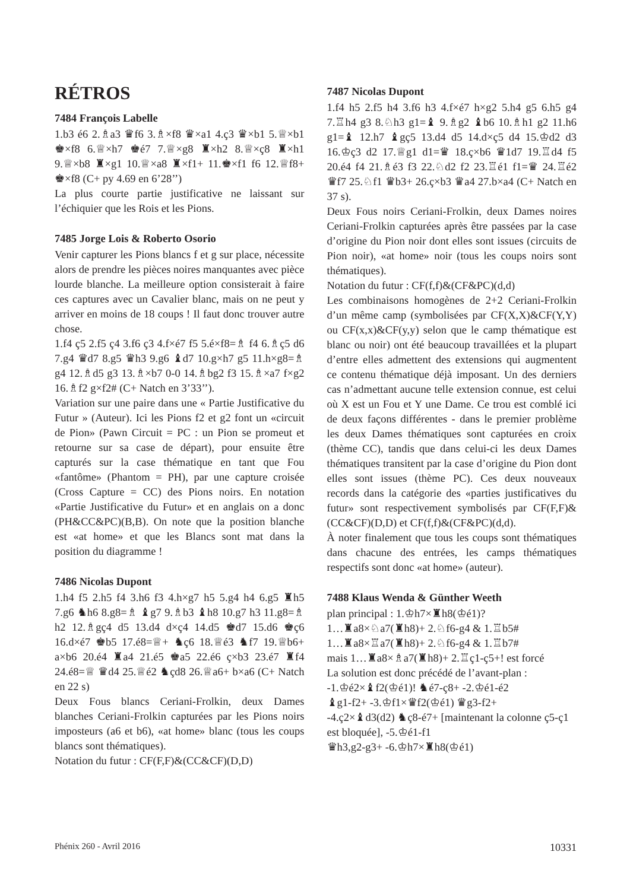RÉTROS
7484 François Labelle
1.b3 é6 2.♗a3 ♛f6 3.♗×f8 ♛×a1 4.ç3 ♛×b1 5.♕×b1 ♚×f8 6.♕×h7 ♚é7 7.♕×g8 ♜×h2 8.♕×ç8 ♜×h1 9.♕×b8 ♜×g1 10.♕×a8 ♜×f1+ 11.♚×f1 f6 12.♕f8+ ♚×f8 (C+ py 4.69 en 6’28’’)
La plus courte partie justificative ne laissant sur l’échiquier que les Rois et les Pions.
7485 Jorge Lois & Roberto Osorio
Venir capturer les Pions blancs f et g sur place, nécessite alors de prendre les pièces noires manquantes avec pièce lourde blanche. La meilleure option consisterait à faire ces captures avec un Cavalier blanc, mais on ne peut y arriver en moins de 18 coups ! Il faut donc trouver autre chose.
1.f4 ç5 2.f5 ç4 3.f6 ç3 4.f×é7 f5 5.é×f8=♗ f4 6.♗ç5 d6 7.g4 ♛d7 8.g5 ♛h3 9.g6 ♝d7 10.g×h7 g5 11.h×g8=♗ g4 12.♗d5 g3 13.♗×b7 0-0 14.♗bg2 f3 15.♗×a7 f×g2 16.♗f2 g×f2# (C+ Natch en 3’33’’).
Variation sur une paire dans une « Partie Justificative du Futur » (Auteur). Ici les Pions f2 et g2 font un «circuit de Pion» (Pawn Circuit = PC : un Pion se promeut et retourne sur sa case de départ), pour ensuite être capturés sur la case thématique en tant que Fou «fantôme» (Phantom = PH), par une capture croisée (Cross Capture = CC) des Pions noirs. En notation «Partie Justificative du Futur» et en anglais on a donc (PH&CC&PC)(B,B). On note que la position blanche est «at home» et que les Blancs sont mat dans la position du diagramme !
7486 Nicolas Dupont
1.h4 f5 2.h5 f4 3.h6 f3 4.h×g7 h5 5.g4 h4 6.g5 ♜h5 7.g6 ♞h6 8.g8=♗ ♝g7 9.♗b3 ♝h8 10.g7 h3 11.g8=♗ h2 12.♗gç4 d5 13.d4 d×ç4 14.d5 ♚d7 15.d6 ♚ç6 16.d×é7 ♚b5 17.é8=♕+ ♞ç6 18.♕é3 ♞f7 19.♕b6+ a×b6 20.é4 ♜a4 21.é5 ♚a5 22.é6 ç×b3 23.é7 ♜f4 24.é8=♕ ♛d4 25.♕é2 ♞çd8 26.♕a6+ b×a6 (C+ Natch en 22 s)
Deux Fous blancs Ceriani-Frolkin, deux Dames blanches Ceriani-Frolkin capturées par les Pions noirs imposteurs (a6 et b6), «at home» blanc (tous les coups blancs sont thématiques).
Notation du futur : CF(F,F)&(CC&CF)(D,D)
7487 Nicolas Dupont
1.f4 h5 2.f5 h4 3.f6 h3 4.f×é7 h×g2 5.h4 g5 6.h5 g4 7.♖h4 g3 8.♘h3 g1=♝ 9.♗g2 ♝b6 10.♗h1 g2 11.h6 g1=♝ 12.h7 ♝gç5 13.d4 d5 14.d×ç5 d4 15.♔d2 d3 16.♔ç3 d2 17.♕g1 d1=♛ 18.ç×b6 ♛1d7 19.♖d4 f5 20.é4 f4 21.♗é3 f3 22.♘d2 f2 23.♖é1 f1=♛ 24.♖é2 ♛f7 25.♘f1 ♛b3+ 26.ç×b3 ♛a4 27.b×a4 (C+ Natch en 37 s).
Deux Fous noirs Ceriani-Frolkin, deux Dames noires Ceriani-Frolkin capturées après être passées par la case d’origine du Pion noir dont elles sont issues (circuits de Pion noir), «at home» noir (tous les coups noirs sont thématiques).
Notation du futur : CF(f,f)&(CF&PC)(d,d)
Les combinaisons homogènes de 2+2 Ceriani-Frolkin d’un même camp (symbolisées par CF(X,X)&CF(Y,Y) ou CF(x,x)&CF(y,y) selon que le camp thématique est blanc ou noir) ont été beaucoup travaillées et la plupart d’entre elles admettent des extensions qui augmentent ce contenu thématique déjà imposant. Un des derniers cas n’admettant aucune telle extension connue, est celui où X est un Fou et Y une Dame. Ce trou est comblé ici de deux façons différentes - dans le premier problème les deux Dames thématiques sont capturées en croix (thème CC), tandis que dans celui-ci les deux Dames thématiques transitent par la case d’origine du Pion dont elles sont issues (thème PC). Ces deux nouveaux records dans la catégorie des «parties justificatives du futur» sont respectivement symbolisés par CF(F,F)&(CC&CF)(D,D) et CF(f,f)&(CF&PC)(d,d).
À noter finalement que tous les coups sont thématiques dans chacune des entrées, les camps thématiques respectifs sont donc «at home» (auteur).
7488 Klaus Wenda & Günther Weeth
plan principal : 1.♔h7×♜h8(♔é1)?
1…♜a8×♘a7(♜h8)+ 2.♘f6-g4 & 1.♖b5#
1…♜a8×♖a7(♜h8)+ 2.♘f6-g4 & 1.♖b7#
mais 1…♜a8×♗a7(♜h8)+ 2.♖ç1-ç5+! est forcé
La solution est donc précédé de l’avant-plan :
-1.♔é2×♝f2(♔é1)! ♞é7-ç8+ -2.♔é1-é2
♝g1-f2+ -3.♔f1×♛f2(♔é1) ♛g3-f2+
-4.ç2×♝d3(d2) ♞ç8-é7+ [maintenant la colonne ç5-ç1 est bloquée], -5.♔é1-f1
♛h3,g2-g3+ -6.♔h7×♜h8(♔é1)
Phénix 260 - Avril 2016 10331